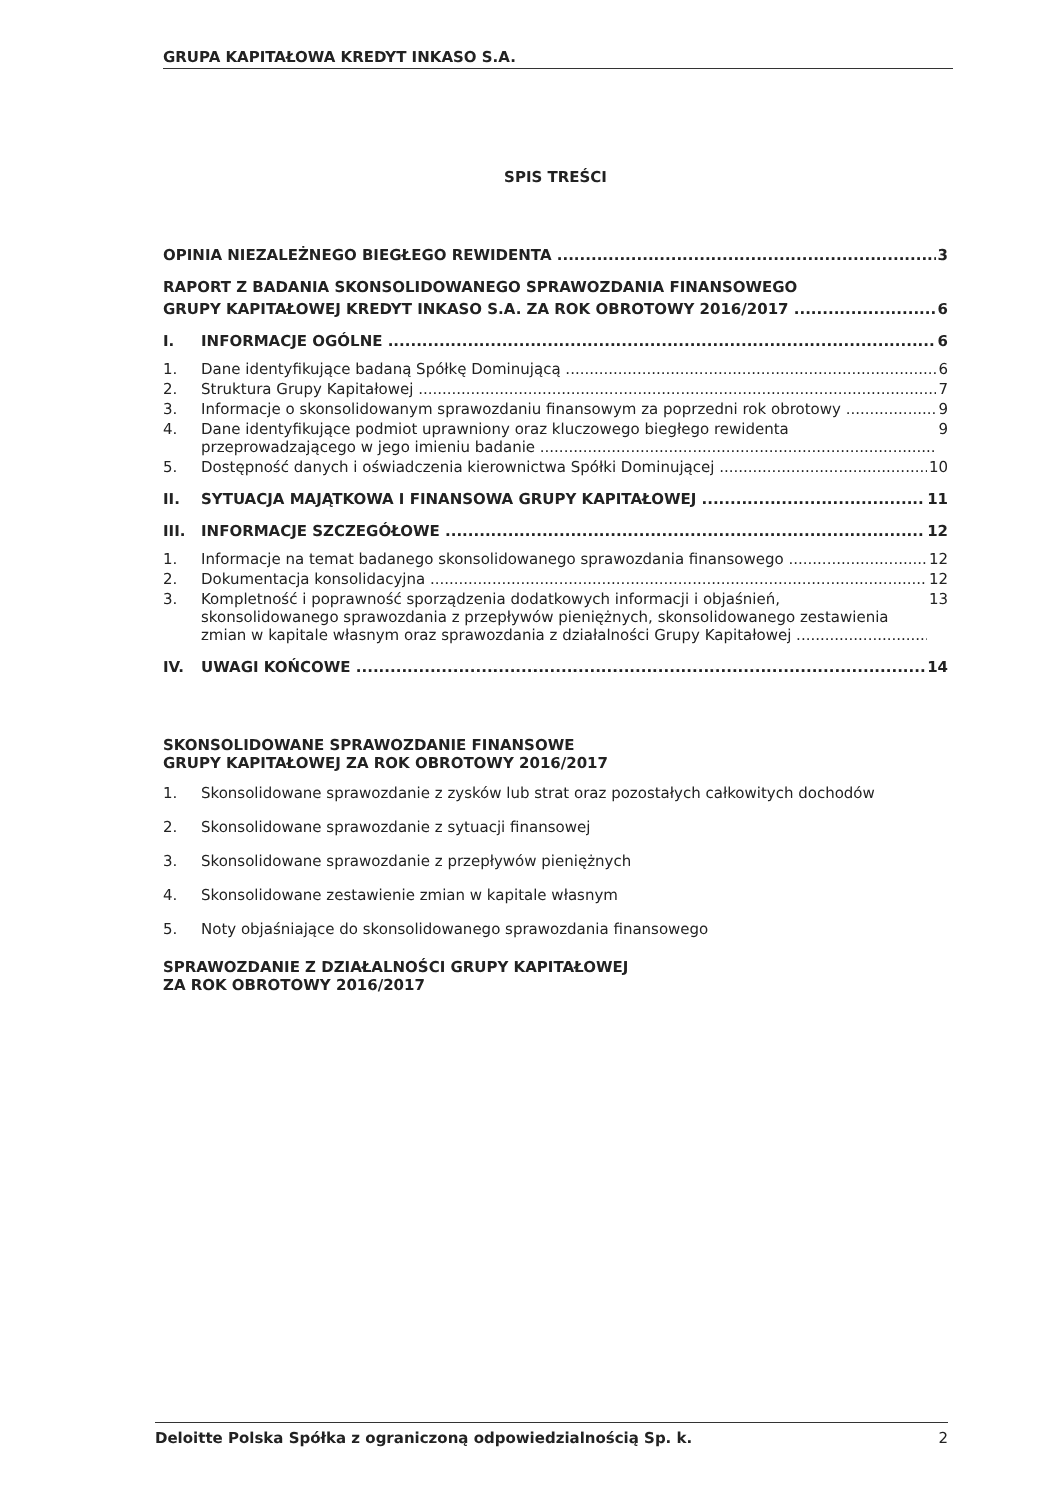GRUPA KAPITAŁOWA KREDYT INKASO S.A.
SPIS TREŚCI
OPINIA NIEZALEŻNEGO BIEGŁEGO REWIDENTA 3
RAPORT Z BADANIA SKONSOLIDOWANEGO SPRAWOZDANIA FINANSOWEGO
GRUPY KAPITAŁOWEJ KREDYT INKASO S.A. ZA ROK OBROTOWY 2016/2017 6
I. INFORMACJE OGÓLNE 6
1. Dane identyfikujące badaną Spółkę Dominującą 6
2. Struktura Grupy Kapitałowej 7
3. Informacje o skonsolidowanym sprawozdaniu finansowym za poprzedni rok obrotowy 9
4. Dane identyfikujące podmiot uprawniony oraz kluczowego biegłego rewidenta
przeprowadzającego w jego imieniu badanie 9
5. Dostępność danych i oświadczenia kierownictwa Spółki Dominującej 10
II. SYTUACJA MAJĄTKOWA I FINANSOWA GRUPY KAPITAŁOWEJ 11
III. INFORMACJE SZCZEGÓŁOWE 12
1. Informacje na temat badanego skonsolidowanego sprawozdania finansowego 12
2. Dokumentacja konsolidacyjna 12
3. Kompletność i poprawność sporządzenia dodatkowych informacji i objaśnień,
skonsolidowanego sprawozdania z przepływów pieniężnych, skonsolidowanego zestawienia
zmian w kapitale własnym oraz sprawozdania z działalności Grupy Kapitałowej 13
IV. UWAGI KOŃCOWE 14
SKONSOLIDOWANE SPRAWOZDANIE FINANSOWE
GRUPY KAPITAŁOWEJ ZA ROK OBROTOWY 2016/2017
1. Skonsolidowane sprawozdanie z zysków lub strat oraz pozostałych całkowitych dochodów
2. Skonsolidowane sprawozdanie z sytuacji finansowej
3. Skonsolidowane sprawozdanie z przepływów pieniężnych
4. Skonsolidowane zestawienie zmian w kapitale własnym
5. Noty objaśniające do skonsolidowanego sprawozdania finansowego
SPRAWOZDANIE Z DZIAŁALNOŚCI GRUPY KAPITAŁOWEJ
ZA ROK OBROTOWY 2016/2017
Deloitte Polska Spółka z ograniczoną odpowiedzialnością Sp. k. 2